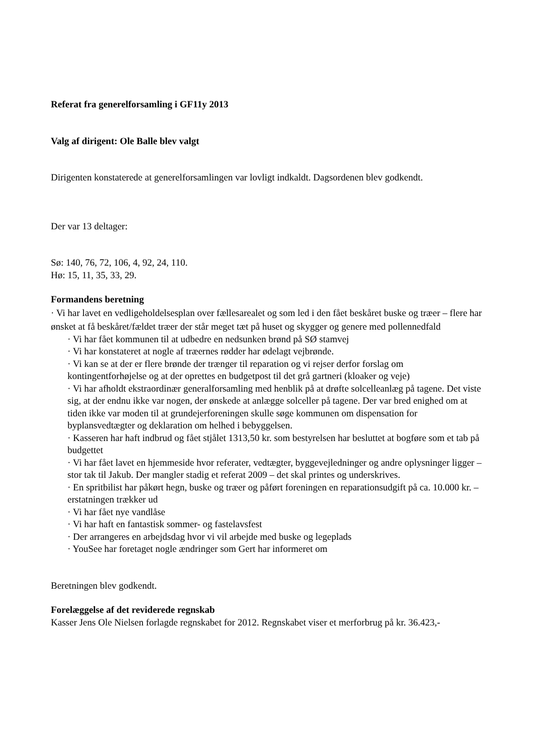Referat fra generelforsamling i GF11y 2013
Valg af dirigent: Ole Balle blev valgt
Dirigenten konstaterede at generelforsamlingen var lovligt indkaldt. Dagsordenen blev godkendt.
Der var 13 deltager:
Sø: 140, 76, 72, 106, 4, 92, 24, 110.
Hø: 15, 11, 35, 33, 29.
Formandens beretning
· Vi har lavet en vedligeholdelsesplan over fællesarealet og som led i den fået beskåret buske og træer – flere har ønsket at få beskåret/fældet træer der står meget tæt på huset og skygger og genere med pollennedfald
· Vi har fået kommunen til at udbedre en nedsunken brønd på SØ stamvej
· Vi har konstateret at nogle af træernes rødder har ødelagt vejbrønde.
· Vi kan se at der er flere brønde der trænger til reparation og vi rejser derfor forslag om kontingentforhøjelse og at der oprettes en budgetpost til det grå gartneri (kloaker og veje)
· Vi har afholdt ekstraordinær generalforsamling med henblik på at drøfte solcelleanlæg på tagene. Det viste sig, at der endnu ikke var nogen, der ønskede at anlægge solceller på tagene. Der var bred enighed om at tiden ikke var moden til at grundejerforeningen skulle søge kommunen om dispensation for byplansvedtægter og deklaration om helhed i bebyggelsen.
· Kasseren har haft indbrud og fået stjålet 1313,50 kr. som bestyrelsen har besluttet at bogføre som et tab på budgettet
· Vi har fået lavet en hjemmeside hvor referater, vedtægter, byggevejledninger og andre oplysninger ligger – stor tak til Jakub. Der mangler stadig et referat 2009 – det skal printes og underskrives.
· En spritbilist har påkørt hegn, buske og træer og påført foreningen en reparationsudgift på ca. 10.000 kr. – erstatningen trækker ud
· Vi har fået nye vandlåse
· Vi har haft en fantastisk sommer- og fastelavsfest
· Der arrangeres en arbejdsdag hvor vi vil arbejde med buske og legeplads
· YouSee har foretaget nogle ændringer som Gert har informeret om
Beretningen blev godkendt.
Forelæggelse af det reviderede regnskab
Kasser Jens Ole Nielsen forlagde regnskabet for 2012. Regnskabet viser et merforbrug på kr. 36.423,-